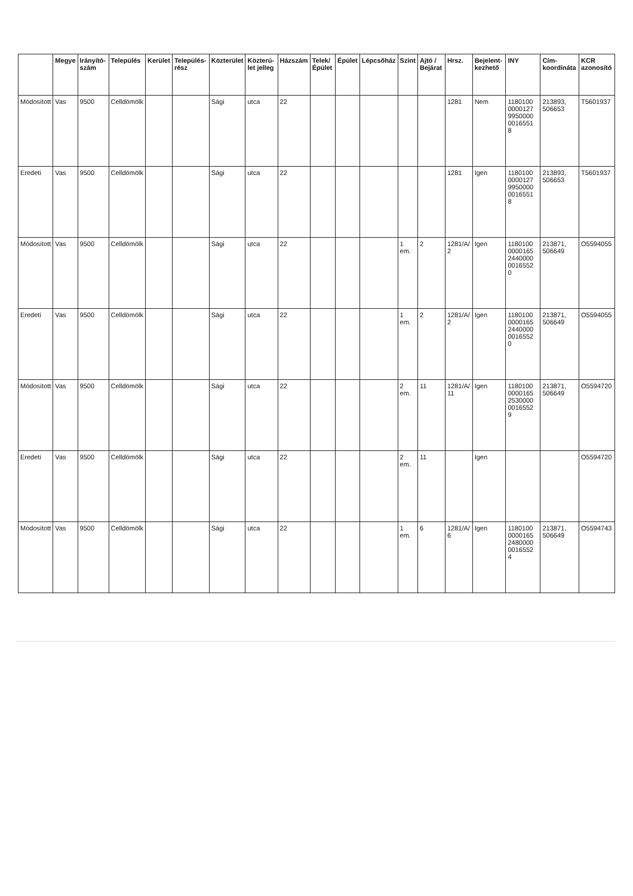| | Megye | Irányító-szám | Település | Kerület | Település-rész | Közterület | Közterü-let jelleg | Házszám | Telek/ Épület | Épület | Lépcsőház | Szint | Ajtó / Bejárat | Hrsz. | Bejelent-kezhető | INY | Cím-koordináta | KCR azonosító |
| --- | --- | --- | --- | --- | --- | --- | --- | --- | --- | --- | --- | --- | --- | --- | --- | --- | --- | --- |
| Módosított | Vas | 9500 | Celldömölk | | | Sági | utca | 22 | | | | | | 1281 | Nem | 1180100 0000127 9950000 0016551 8 | 213893, 506653 | T5601937 |
| Eredeti | Vas | 9500 | Celldömölk | | | Sági | utca | 22 | | | | | | 1281 | Igen | 1180100 0000127 9950000 0016551 8 | 213893, 506653 | T5601937 |
| Módosított | Vas | 9500 | Celldömölk | | | Sági | utca | 22 | | | | 1 em. | 2 | 1281/A/ 2 | Igen | 1180100 0000165 2440000 0016552 0 | 213871, 506649 | O5594055 |
| Eredeti | Vas | 9500 | Celldömölk | | | Sági | utca | 22 | | | | 1 em. | 2 | 1281/A/ 2 | Igen | 1180100 0000165 2440000 0016552 0 | 213871, 506649 | O5594055 |
| Módosított | Vas | 9500 | Celldömölk | | | Sági | utca | 22 | | | | 2 em. | 11 | 1281/A/ 11 | Igen | 1180100 0000165 2530000 0016552 9 | 213871, 506649 | O5594720 |
| Eredeti | Vas | 9500 | Celldömölk | | | Sági | utca | 22 | | | | 2 em. | 11 | | Igen | | | O5594720 |
| Módosított | Vas | 9500 | Celldömölk | | | Sági | utca | 22 | | | | 1 em. | 6 | 1281/A/ 6 | Igen | 1180100 0000165 2480000 0016552 4 | 213871, 506649 | O5594743 |